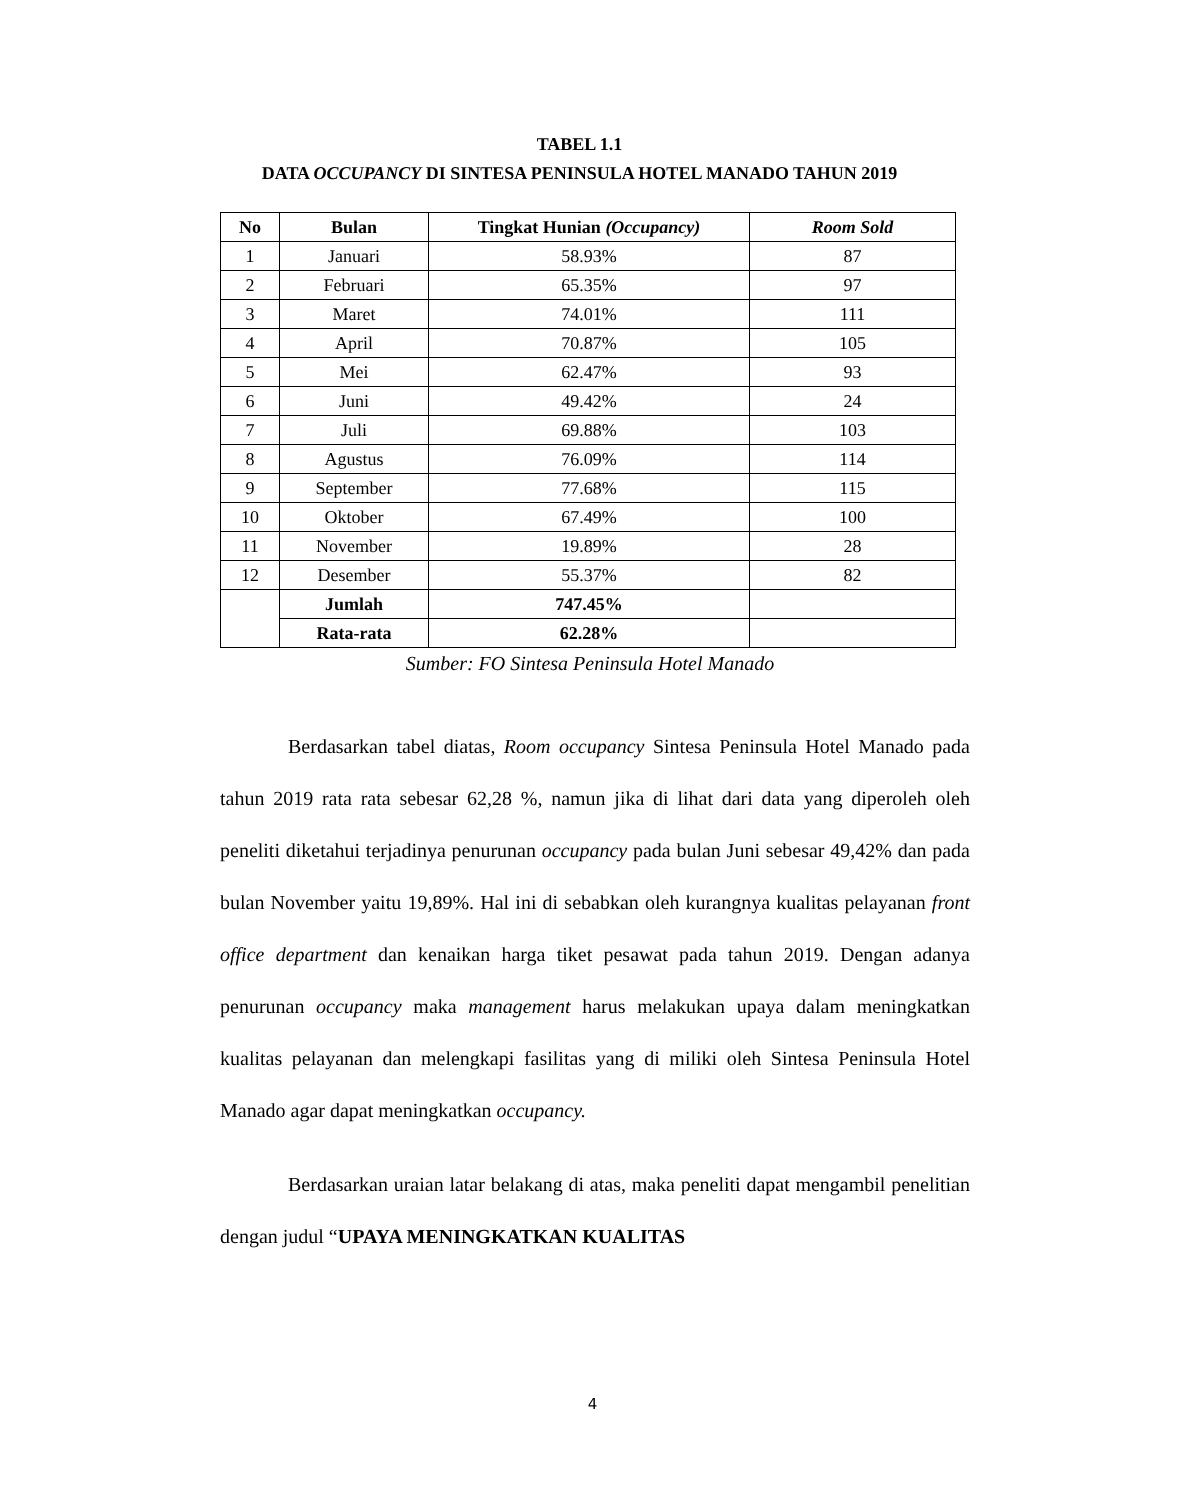TABEL 1.1
DATA OCCUPANCY DI SINTESA PENINSULA HOTEL MANADO TAHUN 2019
| No | Bulan | Tingkat Hunian (Occupancy) | Room Sold |
| --- | --- | --- | --- |
| 1 | Januari | 58.93% | 87 |
| 2 | Februari | 65.35% | 97 |
| 3 | Maret | 74.01% | 111 |
| 4 | April | 70.87% | 105 |
| 5 | Mei | 62.47% | 93 |
| 6 | Juni | 49.42% | 24 |
| 7 | Juli | 69.88% | 103 |
| 8 | Agustus | 76.09% | 114 |
| 9 | September | 77.68% | 115 |
| 10 | Oktober | 67.49% | 100 |
| 11 | November | 19.89% | 28 |
| 12 | Desember | 55.37% | 82 |
| | Jumlah | 747.45% | |
| | Rata-rata | 62.28% | |
Sumber: FO Sintesa Peninsula Hotel Manado
Berdasarkan tabel diatas, Room occupancy Sintesa Peninsula Hotel Manado pada tahun 2019 rata rata sebesar 62,28 %, namun jika di lihat dari data yang diperoleh oleh peneliti diketahui terjadinya penurunan occupancy pada bulan Juni sebesar 49,42% dan pada bulan November yaitu 19,89%. Hal ini di sebabkan oleh kurangnya kualitas pelayanan front office department dan kenaikan harga tiket pesawat pada tahun 2019. Dengan adanya penurunan occupancy maka management harus melakukan upaya dalam meningkatkan kualitas pelayanan dan melengkapi fasilitas yang di miliki oleh Sintesa Peninsula Hotel Manado agar dapat meningkatkan occupancy.
Berdasarkan uraian latar belakang di atas, maka peneliti dapat mengambil penelitian dengan judul “UPAYA MENINGKATKAN KUALITAS
4